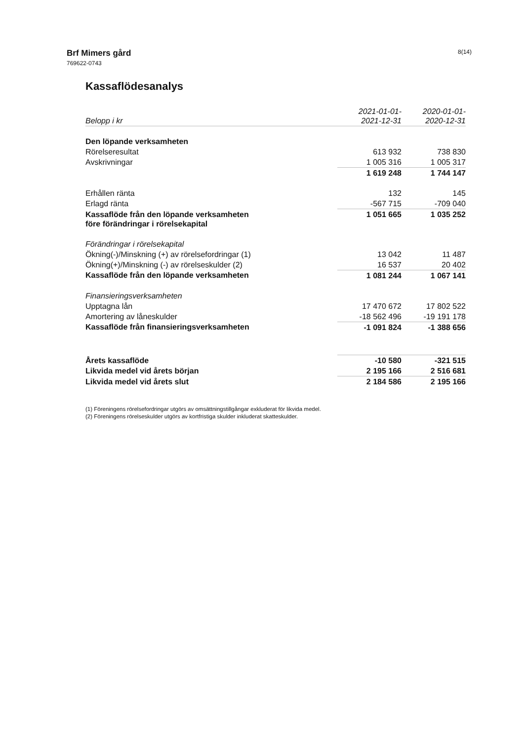Brf Mimers gård
769622-0743
8(14)
Kassaflödesanalys
| Belopp i kr | 2021-01-01- 2021-12-31 | 2020-01-01- 2020-12-31 |
| --- | --- | --- |
| Den löpande verksamheten | | |
| Rörelseresultat | 613 932 | 738 830 |
| Avskrivningar | 1 005 316 | 1 005 317 |
| | 1 619 248 | 1 744 147 |
| Erhållen ränta | 132 | 145 |
| Erlagd ränta | -567 715 | -709 040 |
| Kassaflöde från den löpande verksamheten före förändringar i rörelsekapital | 1 051 665 | 1 035 252 |
| Förändringar i rörelsekapital | | |
| Ökning(-)/Minskning (+) av rörelsefordringar (1) | 13 042 | 11 487 |
| Ökning(+)/Minskning (-) av rörelseskulder (2) | 16 537 | 20 402 |
| Kassaflöde från den löpande verksamheten | 1 081 244 | 1 067 141 |
| Finansieringsverksamheten | | |
| Upptagna lån | 17 470 672 | 17 802 522 |
| Amortering av låneskulder | -18 562 496 | -19 191 178 |
| Kassaflöde från finansieringsverksamheten | -1 091 824 | -1 388 656 |
| Årets kassaflöde | -10 580 | -321 515 |
| Likvida medel vid årets början | 2 195 166 | 2 516 681 |
| Likvida medel vid årets slut | 2 184 586 | 2 195 166 |
(1) Föreningens rörelsefordringar utgörs av omsättningstillgångar exkluderat för likvida medel.
(2) Föreningens rörelseskulder utgörs av kortfristiga skulder inkluderat skatteskulder.